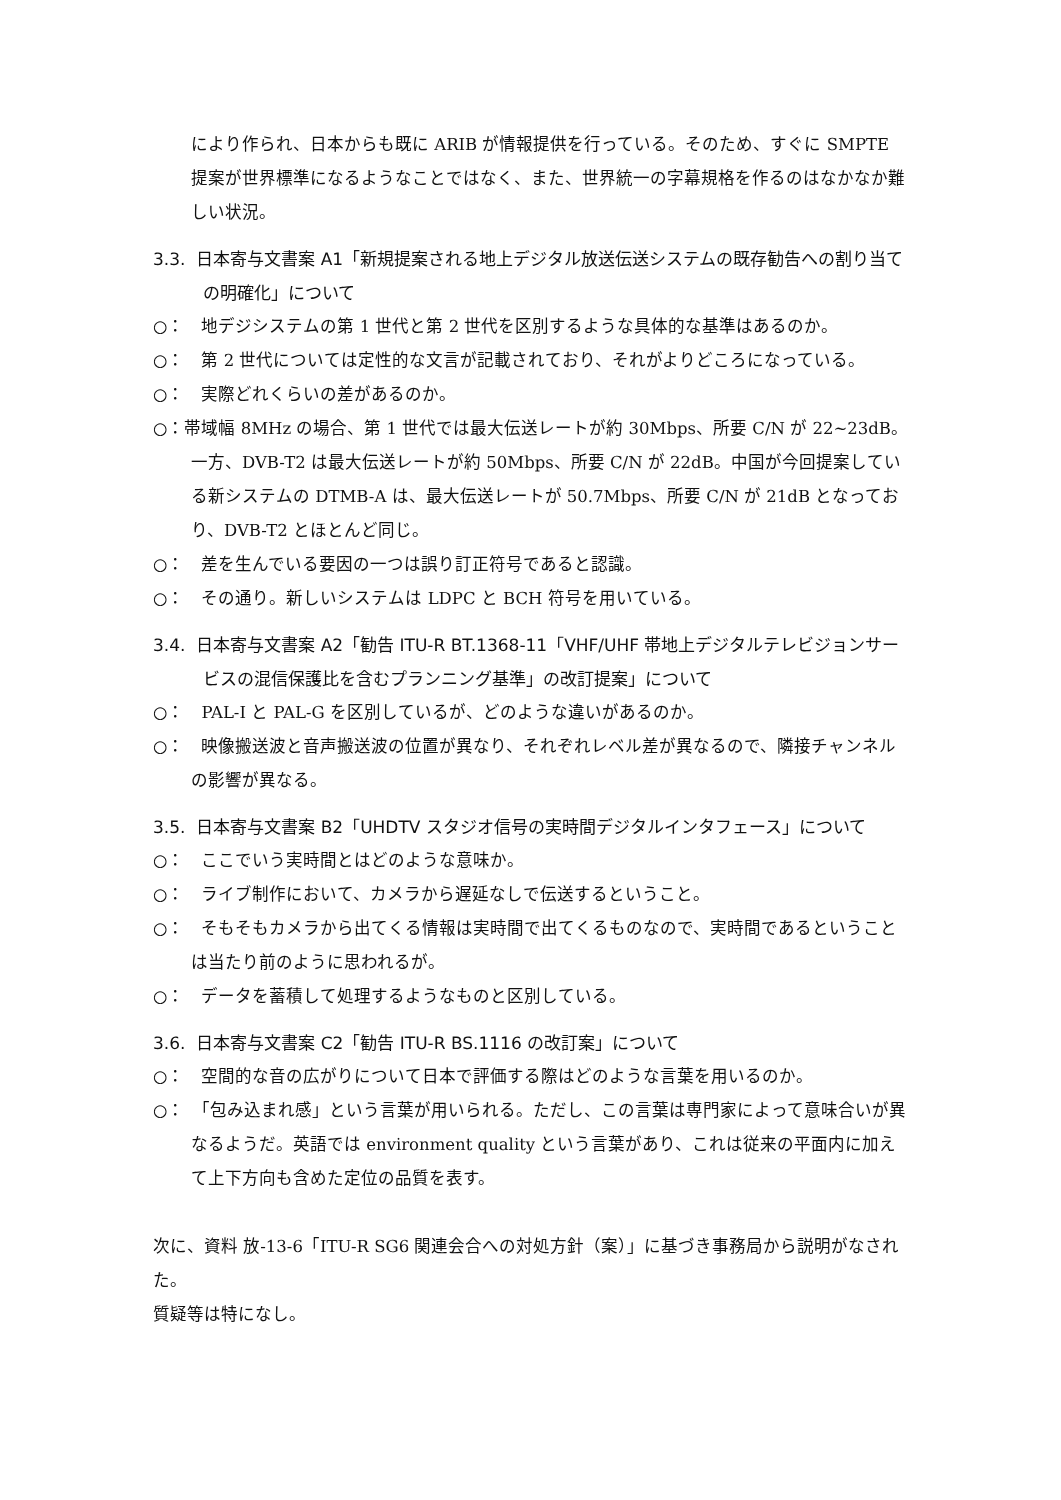により作られ、日本からも既に ARIB が情報提供を行っている。そのため、すぐに SMPTE 提案が世界標準になるようなことではなく、また、世界統一の字幕規格を作るのはなかなか難しい状況。
3.3. 日本寄与文書案 A1「新規提案される地上デジタル放送伝送システムの既存勧告への割り当ての明確化」について
○：　地デジシステムの第 1 世代と第 2 世代を区別するような具体的な基準はあるのか。
○：　第 2 世代については定性的な文言が記載されており、それがよりどころになっている。
○：　実際どれくらいの差があるのか。
○：帯域幅 8MHz の場合、第 1 世代では最大伝送レートが約 30Mbps、所要 C/N が 22~23dB。一方、DVB-T2 は最大伝送レートが約 50Mbps、所要 C/N が 22dB。中国が今回提案している新システムの DTMB-A は、最大伝送レートが 50.7Mbps、所要 C/N が 21dB となっており、DVB-T2 とほとんど同じ。
○：　差を生んでいる要因の一つは誤り訂正符号であると認識。
○：　その通り。新しいシステムは LDPC と BCH 符号を用いている。
3.4. 日本寄与文書案 A2「勧告 ITU-R BT.1368-11「VHF/UHF 帯地上デジタルテレビジョンサービスの混信保護比を含むプランニング基準」の改訂提案」について
○：　PAL-I と PAL-G を区別しているが、どのような違いがあるのか。
○：　映像搬送波と音声搬送波の位置が異なり、それぞれレベル差が異なるので、隣接チャンネルの影響が異なる。
3.5. 日本寄与文書案 B2「UHDTV スタジオ信号の実時間デジタルインタフェース」について
○：　ここでいう実時間とはどのような意味か。
○：　ライブ制作において、カメラから遅延なしで伝送するということ。
○：　そもそもカメラから出てくる情報は実時間で出てくるものなので、実時間であるということは当たり前のように思われるが。
○：　データを蓄積して処理するようなものと区別している。
3.6. 日本寄与文書案 C2「勧告 ITU-R BS.1116 の改訂案」について
○：　空間的な音の広がりについて日本で評価する際はどのような言葉を用いるのか。
○：　「包み込まれ感」という言葉が用いられる。ただし、この言葉は専門家によって意味合いが異なるようだ。英語では environment quality という言葉があり、これは従来の平面内に加えて上下方向も含めた定位の品質を表す。
次に、資料 放-13-6「ITU-R SG6 関連会合への対処方針（案）」に基づき事務局から説明がなされた。
質疑等は特になし。